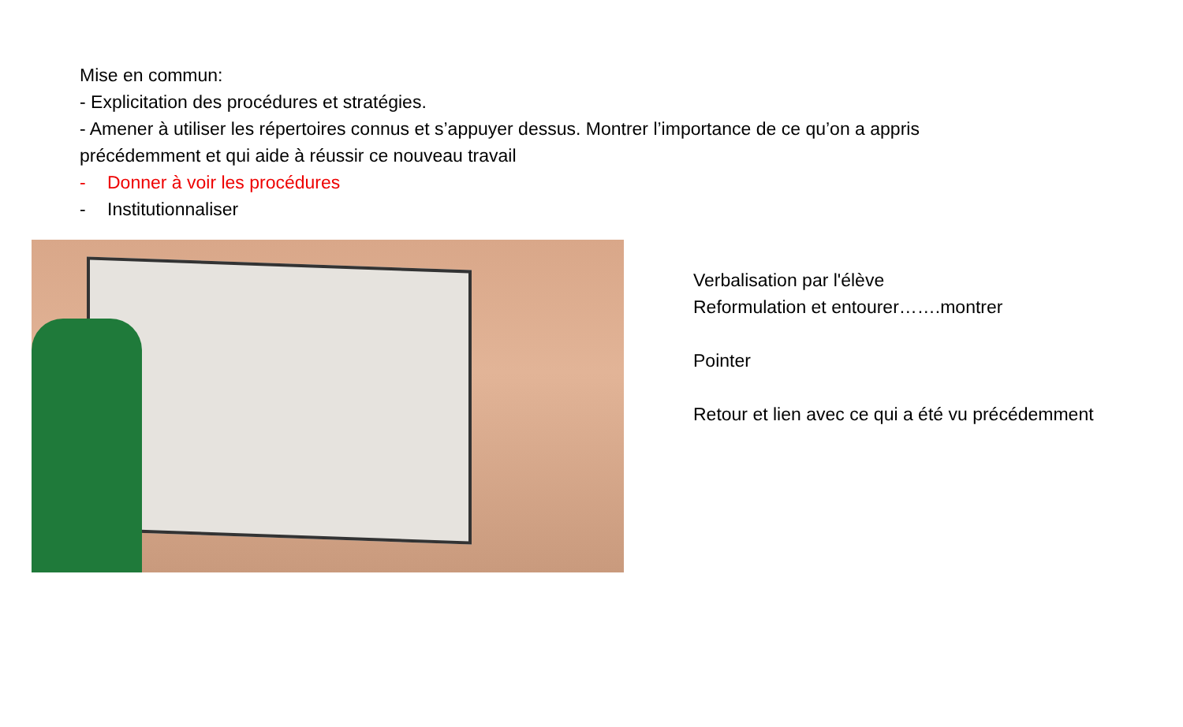Mise en commun:
- Explicitation des procédures et stratégies.
- Amener à utiliser les répertoires connus et s’appuyer dessus. Montrer l’importance de ce qu’on a appris précédemment et qui aide à réussir ce nouveau travail
- Donner à voir les procédures
- Institutionnaliser
Verbalisation par l'élève
Reformulation et entourer…….montrer
Pointer
Retour et lien avec ce qui a été vu précédemment